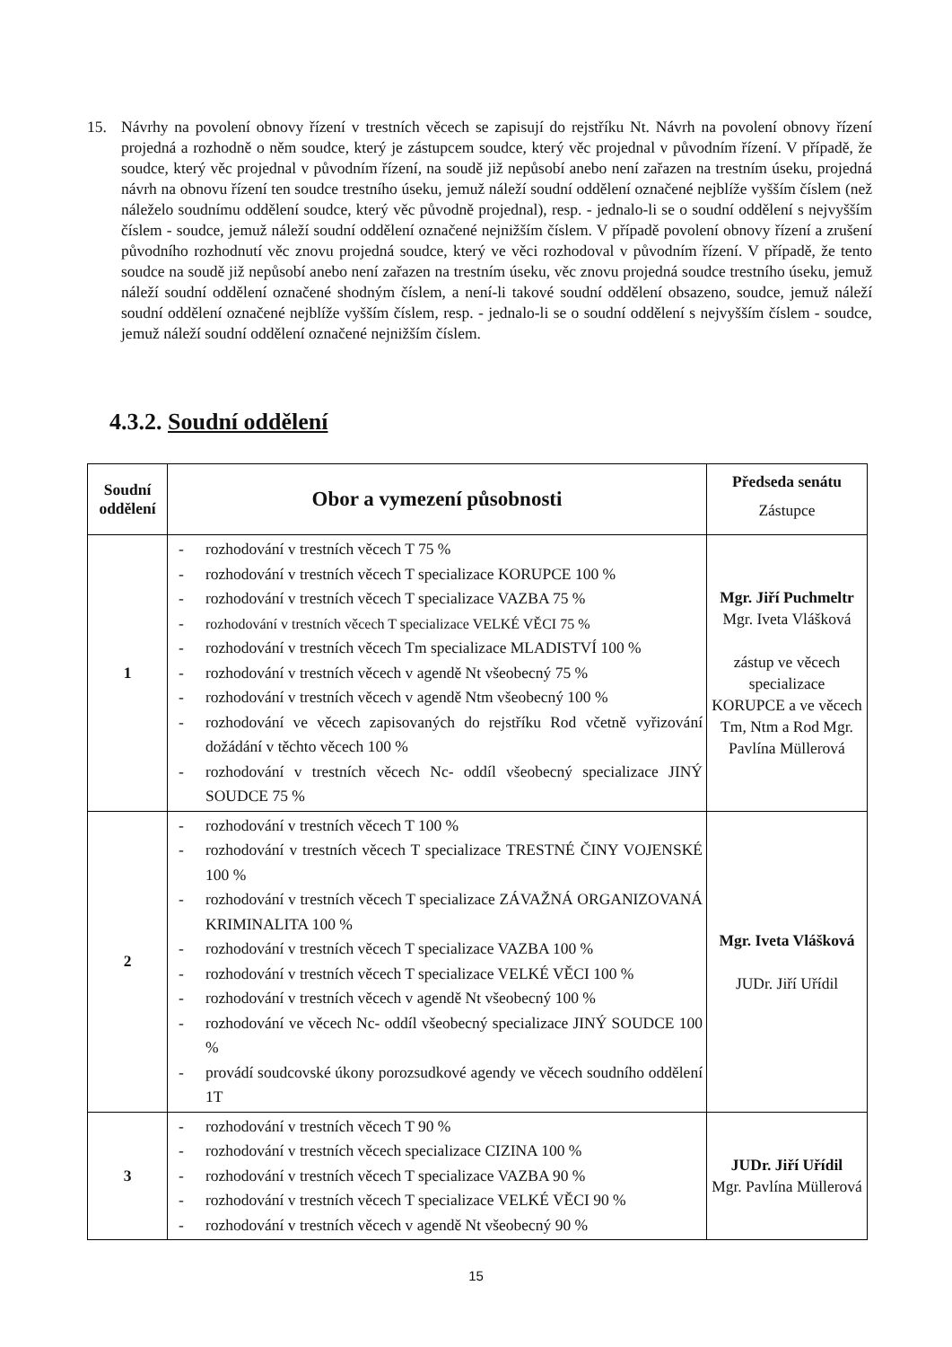15. Návrhy na povolení obnovy řízení v trestních věcech se zapisují do rejstříku Nt. Návrh na povolení obnovy řízení projedná a rozhodně o něm soudce, který je zástupcem soudce, který věc projednal v původním řízení. V případě, že soudce, který věc projednal v původním řízení, na soudě již nepůsobí anebo není zařazen na trestním úseku, projedná návrh na obnovu řízení ten soudce trestního úseku, jemuž náleží soudní oddělení označené nejblíže vyšším číslem (než náleželo soudnímu oddělení soudce, který věc původně projednal), resp. - jednalo-li se o soudní oddělení s nejvyšším číslem - soudce, jemuž náleží soudní oddělení označené nejnižším číslem. V případě povolení obnovy řízení a zrušení původního rozhodnutí věc znovu projedná soudce, který ve věci rozhodoval v původním řízení. V případě, že tento soudce na soudě již nepůsobí anebo není zařazen na trestním úseku, věc znovu projedná soudce trestního úseku, jemuž náleží soudní oddělení označené shodným číslem, a není-li takové soudní oddělení obsazeno, soudce, jemuž náleží soudní oddělení označené nejblíže vyšším číslem, resp. - jednalo-li se o soudní oddělení s nejvyšším číslem - soudce, jemuž náleží soudní oddělení označené nejnižším číslem.
4.3.2. Soudní oddělení
| Soudní oddělení | Obor a vymezení působnosti | Předseda senátu Zástupce |
| --- | --- | --- |
| 1 | - rozhodování v trestních věcech T 75 % - rozhodování v trestních věcech T specializace KORUPCE 100 % - rozhodování v trestních věcech T specializace VAZBA 75 % - rozhodování v trestních věcech T specializace VELKÉ VĚCI 75 % - rozhodování v trestních věcech Tm specializace MLADISTVÍ 100 % - rozhodování v trestních věcech v agendě Nt všeobecný 75 % - rozhodování v trestních věcech v agendě Ntm všeobecný 100 % - rozhodování ve věcech zapisovaných do rejstříku Rod včetně vyřizování dožádání v těchto věcech 100 % - rozhodování v trestních věcech Nc- oddíl všeobecný specializace JINÝ SOUDCE 75 % | Mgr. Jiří Puchmeltr Mgr. Iveta Vlášková zástup ve věcech specializace KORUPCE a ve věcech Tm, Ntm a Rod Mgr. Pavlína Müllerová |
| 2 | - rozhodování v trestních věcech T 100 % - rozhodování v trestních věcech T specializace TRESTNÉ ČINY VOJENSKÉ 100 % - rozhodování v trestních věcech T specializace ZÁVAŽNÁ ORGANIZOVANÁ KRIMINALITA 100 % - rozhodování v trestních věcech T specializace VAZBA 100 % - rozhodování v trestních věcech T specializace VELKÉ VĚCI 100 % - rozhodování v trestních věcech v agendě Nt všeobecný 100 % - rozhodování ve věcech Nc- oddíl všeobecný specializace JINÝ SOUDCE 100 % - provádí soudcovské úkony porozsudkové agendy ve věcech soudního oddělení 1T | Mgr. Iveta Vlášková JUDr. Jiří Uřídil |
| 3 | - rozhodování v trestních věcech T 90 % - rozhodování v trestních věcech specializace CIZINA 100 % - rozhodování v trestních věcech T specializace VAZBA 90 % - rozhodování v trestních věcech T specializace VELKÉ VĚCI 90 % - rozhodování v trestních věcech v agendě Nt všeobecný 90 % | JUDr. Jiří Uřídil Mgr. Pavlína Müllerová |
15